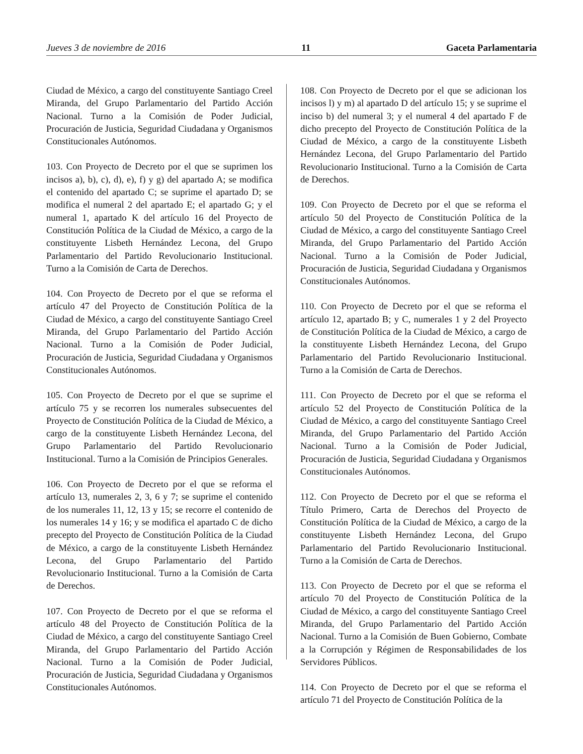Jueves 3 de noviembre de 2016 11 Gaceta Parlamentaria
Ciudad de México, a cargo del constituyente Santiago Creel Miranda, del Grupo Parlamentario del Partido Acción Nacional. Turno a la Comisión de Poder Judicial, Procuración de Justicia, Seguridad Ciudadana y Organismos Constitucionales Autónomos.
103. Con Proyecto de Decreto por el que se suprimen los incisos a), b), c), d), e), f) y g) del apartado A; se modifica el contenido del apartado C; se suprime el apartado D; se modifica el numeral 2 del apartado E; el apartado G; y el numeral 1, apartado K del artículo 16 del Proyecto de Constitución Política de la Ciudad de México, a cargo de la constituyente Lisbeth Hernández Lecona, del Grupo Parlamentario del Partido Revolucionario Institucional. Turno a la Comisión de Carta de Derechos.
104. Con Proyecto de Decreto por el que se reforma el artículo 47 del Proyecto de Constitución Política de la Ciudad de México, a cargo del constituyente Santiago Creel Miranda, del Grupo Parlamentario del Partido Acción Nacional. Turno a la Comisión de Poder Judicial, Procuración de Justicia, Seguridad Ciudadana y Organismos Constitucionales Autónomos.
105. Con Proyecto de Decreto por el que se suprime el artículo 75 y se recorren los numerales subsecuentes del Proyecto de Constitución Política de la Ciudad de México, a cargo de la constituyente Lisbeth Hernández Lecona, del Grupo Parlamentario del Partido Revolucionario Institucional. Turno a la Comisión de Principios Generales.
106. Con Proyecto de Decreto por el que se reforma el artículo 13, numerales 2, 3, 6 y 7; se suprime el contenido de los numerales 11, 12, 13 y 15; se recorre el contenido de los numerales 14 y 16; y se modifica el apartado C de dicho precepto del Proyecto de Constitución Política de la Ciudad de México, a cargo de la constituyente Lisbeth Hernández Lecona, del Grupo Parlamentario del Partido Revolucionario Institucional. Turno a la Comisión de Carta de Derechos.
107. Con Proyecto de Decreto por el que se reforma el artículo 48 del Proyecto de Constitución Política de la Ciudad de México, a cargo del constituyente Santiago Creel Miranda, del Grupo Parlamentario del Partido Acción Nacional. Turno a la Comisión de Poder Judicial, Procuración de Justicia, Seguridad Ciudadana y Organismos Constitucionales Autónomos.
108. Con Proyecto de Decreto por el que se adicionan los incisos l) y m) al apartado D del artículo 15; y se suprime el inciso b) del numeral 3; y el numeral 4 del apartado F de dicho precepto del Proyecto de Constitución Política de la Ciudad de México, a cargo de la constituyente Lisbeth Hernández Lecona, del Grupo Parlamentario del Partido Revolucionario Institucional. Turno a la Comisión de Carta de Derechos.
109. Con Proyecto de Decreto por el que se reforma el artículo 50 del Proyecto de Constitución Política de la Ciudad de México, a cargo del constituyente Santiago Creel Miranda, del Grupo Parlamentario del Partido Acción Nacional. Turno a la Comisión de Poder Judicial, Procuración de Justicia, Seguridad Ciudadana y Organismos Constitucionales Autónomos.
110. Con Proyecto de Decreto por el que se reforma el artículo 12, apartado B; y C, numerales 1 y 2 del Proyecto de Constitución Política de la Ciudad de México, a cargo de la constituyente Lisbeth Hernández Lecona, del Grupo Parlamentario del Partido Revolucionario Institucional. Turno a la Comisión de Carta de Derechos.
111. Con Proyecto de Decreto por el que se reforma el artículo 52 del Proyecto de Constitución Política de la Ciudad de México, a cargo del constituyente Santiago Creel Miranda, del Grupo Parlamentario del Partido Acción Nacional. Turno a la Comisión de Poder Judicial, Procuración de Justicia, Seguridad Ciudadana y Organismos Constitucionales Autónomos.
112. Con Proyecto de Decreto por el que se reforma el Título Primero, Carta de Derechos del Proyecto de Constitución Política de la Ciudad de México, a cargo de la constituyente Lisbeth Hernández Lecona, del Grupo Parlamentario del Partido Revolucionario Institucional. Turno a la Comisión de Carta de Derechos.
113. Con Proyecto de Decreto por el que se reforma el artículo 70 del Proyecto de Constitución Política de la Ciudad de México, a cargo del constituyente Santiago Creel Miranda, del Grupo Parlamentario del Partido Acción Nacional. Turno a la Comisión de Buen Gobierno, Combate a la Corrupción y Régimen de Responsabilidades de los Servidores Públicos.
114. Con Proyecto de Decreto por el que se reforma el artículo 71 del Proyecto de Constitución Política de la